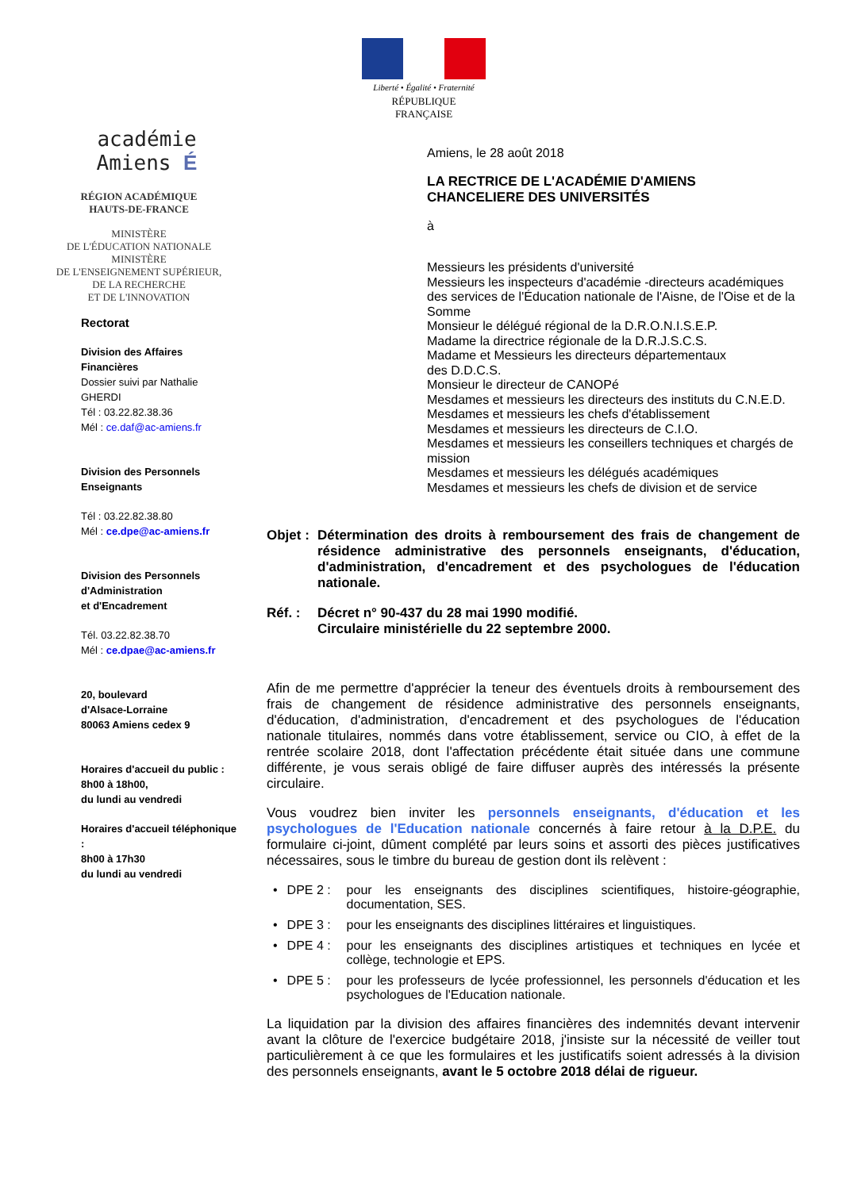Liberté • Égalité • Fraternité
RÉPUBLIQUE FRANÇAISE
académie
Amiens É
RÉGION ACADÉMIQUE
HAUTS-DE-FRANCE
MINISTÈRE
DE L'ÉDUCATION NATIONALE
MINISTÈRE
DE L'ENSEIGNEMENT SUPÉRIEUR,
DE LA RECHERCHE
ET DE L'INNOVATION
Rectorat
Division des Affaires Financières
Dossier suivi par Nathalie GHERDI
Tél : 03.22.82.38.36
Mél : ce.daf@ac-amiens.fr
Division des Personnels Enseignants
Tél : 03.22.82.38.80
Mél : ce.dpe@ac-amiens.fr
Division des Personnels
d'Administration
et d'Encadrement
Tél. 03.22.82.38.70
Mél : ce.dpae@ac-amiens.fr
20, boulevard
d'Alsace-Lorraine
80063 Amiens cedex 9
Horaires d'accueil du public :
8h00 à 18h00,
du lundi au vendredi
Horaires d'accueil téléphonique :
8h00 à 17h30
du lundi au vendredi
Amiens, le 28 août 2018
LA RECTRICE DE L'ACADÉMIE D'AMIENS
CHANCELIERE DES UNIVERSITÉS
à
Messieurs les présidents d'université
Messieurs les inspecteurs d'académie -directeurs académiques des services de l'Éducation nationale de l'Aisne, de l'Oise et de la Somme
Monsieur le délégué régional de la D.R.O.N.I.S.E.P.
Madame la directrice régionale de la D.R.J.S.C.S.
Madame et Messieurs les directeurs départementaux
des D.D.C.S.
Monsieur le directeur de CANOPé
Mesdames et messieurs les directeurs des instituts du C.N.E.D.
Mesdames et messieurs les chefs d'établissement
Mesdames et messieurs les directeurs de C.I.O.
Mesdames et messieurs les conseillers techniques et chargés de mission
Mesdames et messieurs les délégués académiques
Mesdames et messieurs les chefs de division et de service
Objet : Détermination des droits à remboursement des frais de changement de résidence administrative des personnels enseignants, d'éducation, d'administration, d'encadrement et des psychologues de l'éducation nationale.
Réf. : Décret n° 90-437 du 28 mai 1990 modifié.
Circulaire ministérielle du 22 septembre 2000.
Afin de me permettre d'apprécier la teneur des éventuels droits à remboursement des frais de changement de résidence administrative des personnels enseignants, d'éducation, d'administration, d'encadrement et des psychologues de l'éducation nationale titulaires, nommés dans votre établissement, service ou CIO, à effet de la rentrée scolaire 2018, dont l'affectation précédente était située dans une commune différente, je vous serais obligé de faire diffuser auprès des intéressés la présente circulaire.
Vous voudrez bien inviter les personnels enseignants, d'éducation et les psychologues de l'Education nationale concernés à faire retour à la D.P.E. du formulaire ci-joint, dûment complété par leurs soins et assorti des pièces justificatives nécessaires, sous le timbre du bureau de gestion dont ils relèvent :
DPE 2 : pour les enseignants des disciplines scientifiques, histoire-géographie, documentation, SES.
DPE 3 : pour les enseignants des disciplines littéraires et linguistiques.
DPE 4 : pour les enseignants des disciplines artistiques et techniques en lycée et collège, technologie et EPS.
DPE 5 : pour les professeurs de lycée professionnel, les personnels d'éducation et les psychologues de l'Education nationale.
La liquidation par la division des affaires financières des indemnités devant intervenir avant la clôture de l'exercice budgétaire 2018, j'insiste sur la nécessité de veiller tout particulièrement à ce que les formulaires et les justificatifs soient adressés à la division des personnels enseignants, avant le 5 octobre 2018 délai de rigueur.